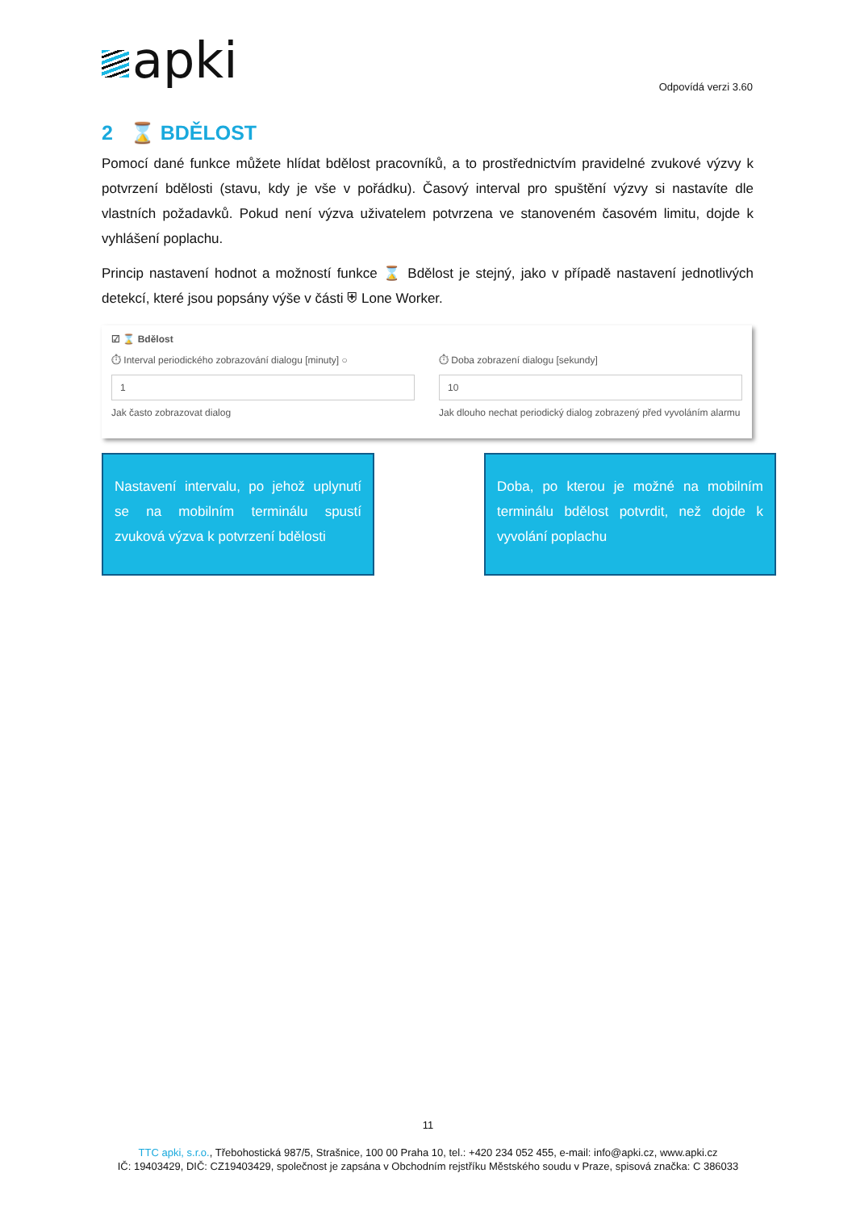apki Odpovídá verzi 3.60
2 ⌛ BDĚLOST
Pomocí dané funkce můžete hlídat bdělost pracovníků, a to prostřednictvím pravidelné zvukové výzvy k potvrzení bdělosti (stavu, kdy je vše v pořádku). Časový interval pro spuštění výzvy si nastavíte dle vlastních požadavků. Pokud není výzva uživatelem potvrzena ve stanoveném časovém limitu, dojde k vyhlášení poplachu.
Princip nastavení hodnot a možností funkce ⌛ Bdělost je stejný, jako v případě nastavení jednotlivých detekcí, které jsou popsány výše v části ⛨ Lone Worker.
☑ ⌛ Bdělost
⏱ Interval periodického zobrazování dialogu [minuty] ○
1
Jak často zobrazovat dialog
⏱ Doba zobrazení dialogu [sekundy]
10
Jak dlouho nechat periodický dialog zobrazený před vyvoláním alarmu
Nastavení intervalu, po jehož uplynutí se na mobilním terminálu spustí zvuková výzva k potvrzení bdělosti
Doba, po kterou je možné na mobilním terminálu bdělost potvrdit, než dojde k vyvolání poplachu
11
TTC apki, s.r.o., Třebohostická 987/5, Strašnice, 100 00 Praha 10, tel.: +420 234 052 455, e-mail: info@apki.cz, www.apki.cz
IČ: 19403429, DIČ: CZ19403429, společnost je zapsána v Obchodním rejstříku Městského soudu v Praze, spisová značka: C 386033